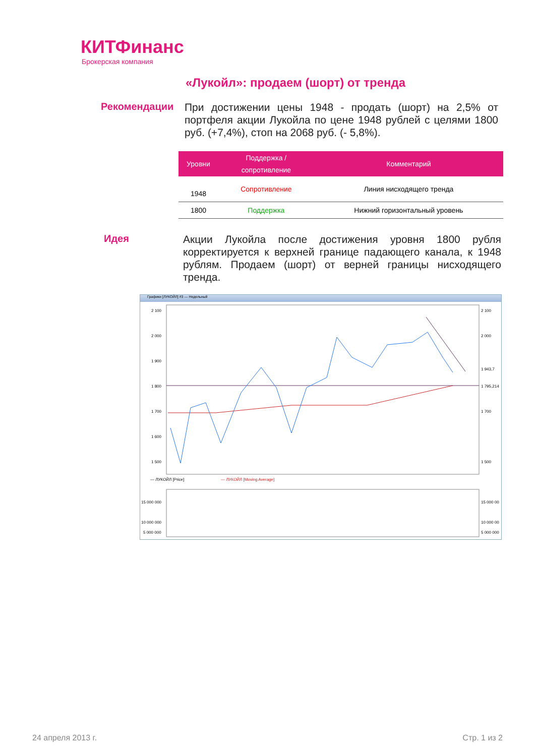КИТФинанс
Брокерская компания
«Лукойл»: продаем (шорт) от тренда
Рекомендации
При достижении цены 1948 - продать (шорт) на 2,5% от портфеля акции Лукойла по цене 1948 рублей с целями 1800 руб. (+7,4%), стоп на 2068 руб. (- 5,8%).
| Уровни | Поддержка / сопротивление | Комментарий |
| --- | --- | --- |
| 1948 | Сопротивление | Линия нисходящего тренда |
| 1800 | Поддержка | Нижний горизонтальный уровень |
Идея
Акции Лукойла после достижения уровня 1800 рубля корректируется к верхней границе падающего канала, к 1948 рублям. Продаем (шорт) от верней границы нисходящего тренда.
Графики [ЛУКОЙЛ] #3 — Недельный
2 100
2 000
1 900
1 800
1 700
1 600
1 500
2 100
2 000
1 943,7
1 795,214
1 700
1 500
— ЛУКОЙЛ [Price]
— ЛУКОЙЛ [Moving Average]
15 000 000
10 000 000
5 000 000
15 000 00
10 000 00
5 000 000
24 апреля 2013 г. Стр. 1 из 2